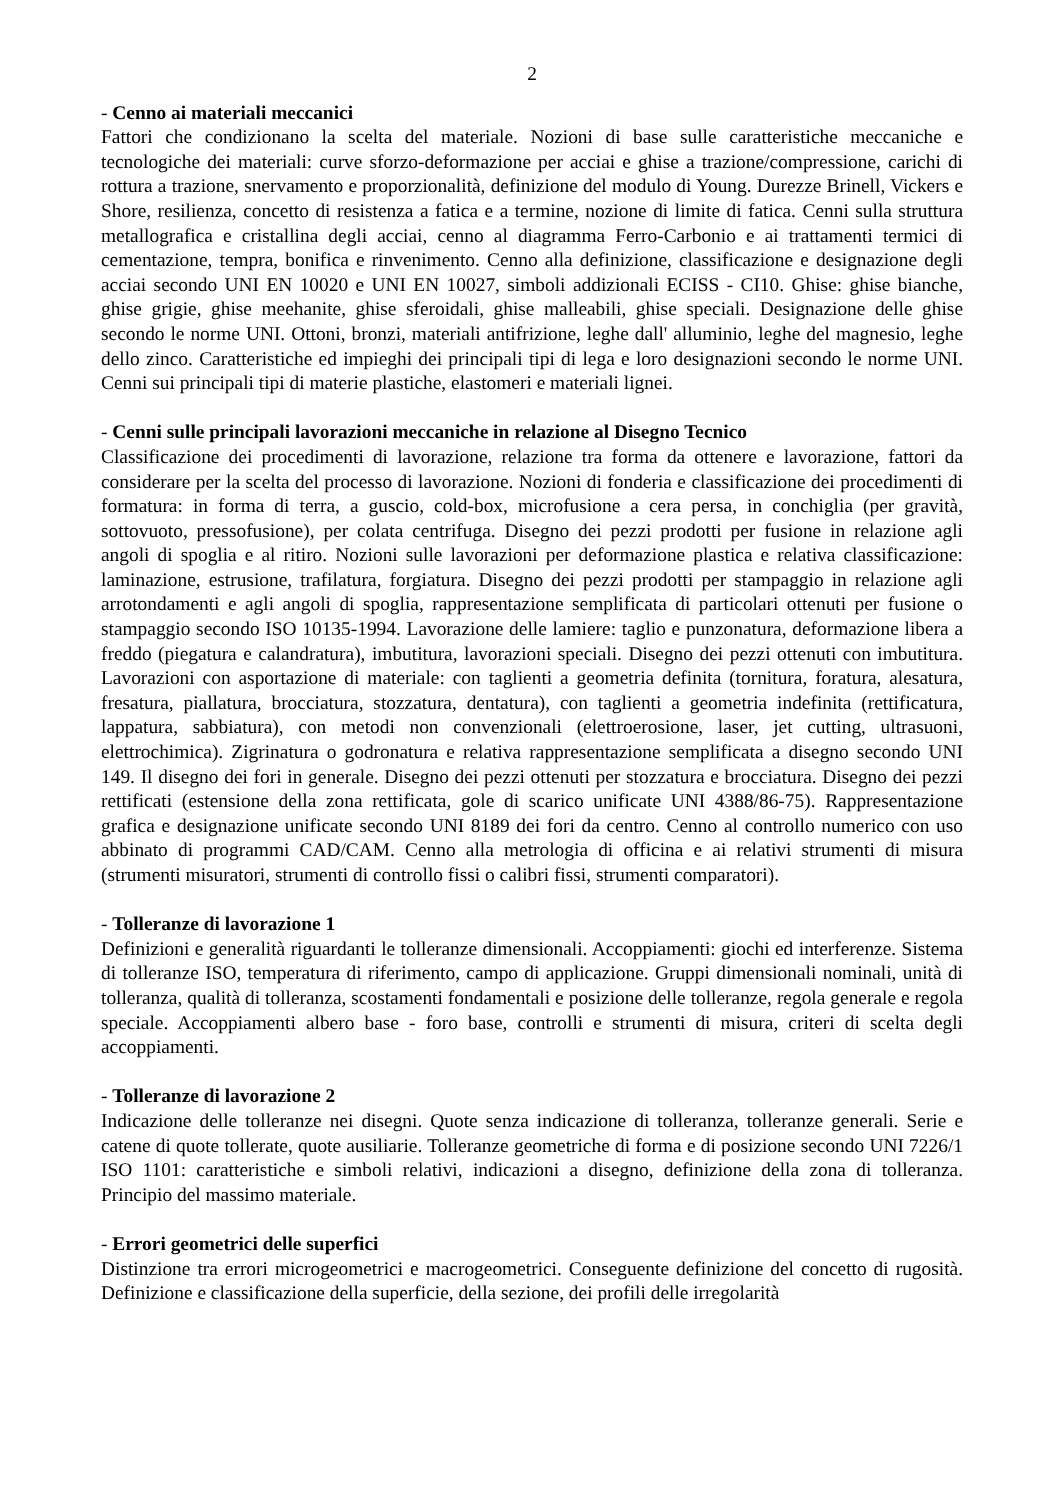2
- Cenno ai materiali meccanici
Fattori che condizionano la scelta del materiale. Nozioni di base sulle caratteristiche meccaniche e tecnologiche dei materiali: curve sforzo-deformazione per acciai e ghise a trazione/compressione, carichi di rottura a trazione, snervamento e proporzionalità, definizione del modulo di Young. Durezze Brinell, Vickers e Shore, resilienza, concetto di resistenza a fatica e a termine, nozione di limite di fatica. Cenni sulla struttura metallografica e cristallina degli acciai, cenno al diagramma Ferro-Carbonio e ai trattamenti termici di cementazione, tempra, bonifica e rinvenimento. Cenno alla definizione, classificazione e designazione degli acciai secondo UNI EN 10020 e UNI EN 10027, simboli addizionali ECISS - CI10. Ghise: ghise bianche, ghise grigie, ghise meehanite, ghise sferoidali, ghise malleabili, ghise speciali. Designazione delle ghise secondo le norme UNI. Ottoni, bronzi, materiali antifrizione, leghe dall' alluminio, leghe del magnesio, leghe dello zinco. Caratteristiche ed impieghi dei principali tipi di lega e loro designazioni secondo le norme UNI. Cenni sui principali tipi di materie plastiche, elastomeri e materiali lignei.
- Cenni sulle principali lavorazioni meccaniche in relazione al Disegno Tecnico
Classificazione dei procedimenti di lavorazione, relazione tra forma da ottenere e lavorazione, fattori da considerare per la scelta del processo di lavorazione. Nozioni di fonderia e classificazione dei procedimenti di formatura: in forma di terra, a guscio, cold-box, microfusione a cera persa, in conchiglia (per gravità, sottovuoto, pressofusione), per colata centrifuga. Disegno dei pezzi prodotti per fusione in relazione agli angoli di spoglia e al ritiro. Nozioni sulle lavorazioni per deformazione plastica e relativa classificazione: laminazione, estrusione, trafilatura, forgiatura. Disegno dei pezzi prodotti per stampaggio in relazione agli arrotondamenti e agli angoli di spoglia, rappresentazione semplificata di particolari ottenuti per fusione o stampaggio secondo ISO 10135-1994. Lavorazione delle lamiere: taglio e punzonatura, deformazione libera a freddo (piegatura e calandratura), imbutitura, lavorazioni speciali. Disegno dei pezzi ottenuti con imbutitura. Lavorazioni con asportazione di materiale: con taglienti a geometria definita (tornitura, foratura, alesatura, fresatura, piallatura, brocciatura, stozzatura, dentatura), con taglienti a geometria indefinita (rettificatura, lappatura, sabbiatura), con metodi non convenzionali (elettroerosione, laser, jet cutting, ultrasuoni, elettrochimica). Zigrinatura o godronatura e relativa rappresentazione semplificata a disegno secondo UNI 149. Il disegno dei fori in generale. Disegno dei pezzi ottenuti per stozzatura e brocciatura. Disegno dei pezzi rettificati (estensione della zona rettificata, gole di scarico unificate UNI 4388/86-75). Rappresentazione grafica e designazione unificate secondo UNI 8189 dei fori da centro. Cenno al controllo numerico con uso abbinato di programmi CAD/CAM. Cenno alla metrologia di officina e ai relativi strumenti di misura (strumenti misuratori, strumenti di controllo fissi o calibri fissi, strumenti comparatori).
- Tolleranze di lavorazione 1
Definizioni e generalità riguardanti le tolleranze dimensionali. Accoppiamenti: giochi ed interferenze. Sistema di tolleranze ISO, temperatura di riferimento, campo di applicazione. Gruppi dimensionali nominali, unità di tolleranza, qualità di tolleranza, scostamenti fondamentali e posizione delle tolleranze, regola generale e regola speciale. Accoppiamenti albero base - foro base, controlli e strumenti di misura, criteri di scelta degli accoppiamenti.
- Tolleranze di lavorazione 2
Indicazione delle tolleranze nei disegni. Quote senza indicazione di tolleranza, tolleranze generali. Serie e catene di quote tollerate, quote ausiliarie. Tolleranze geometriche di forma e di posizione secondo UNI 7226/1 ISO 1101: caratteristiche e simboli relativi, indicazioni a disegno, definizione della zona di tolleranza. Principio del massimo materiale.
- Errori geometrici delle superfici
Distinzione tra errori microgeometrici e macrogeometrici. Conseguente definizione del concetto di rugosità. Definizione e classificazione della superficie, della sezione, dei profili delle irregolarità